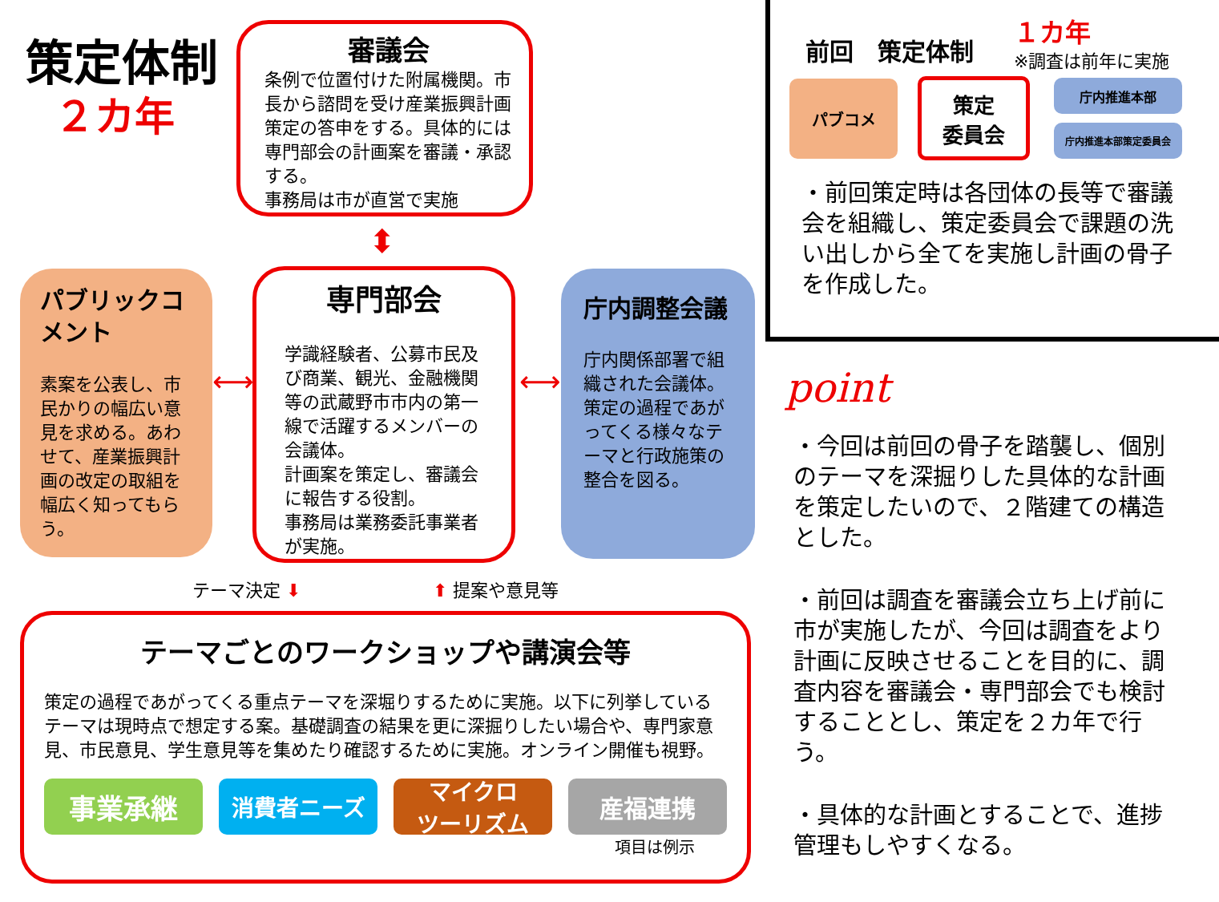策定体制
２カ年
審議会
条例で位置付けた附属機関。市長から諮問を受け産業振興計画策定の答申をする。具体的には専門部会の計画案を審議・承認する。
事務局は市が直営で実施
⬍
パブリックコメント
素案を公表し、市民かりの幅広い意見を求める。あわせて、産業振興計画の改定の取組を幅広く知ってもらう。
⟷
専門部会
学識経験者、公募市民及び商業、観光、金融機関等の武蔵野市市内の第一線で活躍するメンバーの会議体。
計画案を策定し、審議会に報告する役割。
事務局は業務委託事業者が実施。
⟷
庁内調整会議
庁内関係部署で組織された会議体。
策定の過程であがってくる様々なテーマと行政施策の整合を図る。
テーマ決定 ⬇ ⬆ 提案や意見等
テーマごとのワークショップや講演会等
策定の過程であがってくる重点テーマを深堀りするために実施。以下に列挙しているテーマは現時点で想定する案。基礎調査の結果を更に深掘りしたい場合や、専門家意見、市民意見、学生意見等を集めたり確認するために実施。オンライン開催も視野。
事業承継
消費者ニーズ マイクロ
ツーリズム
産福連携
項目は例示
前回　策定体制
１カ年
※調査は前年に実施
パブコメ
策定
委員会
庁内推進本部
庁内推進本部策定委員会
・前回策定時は各団体の長等で審議会を組織し、策定委員会で課題の洗い出しから全てを実施し計画の骨子を作成した。
point
・今回は前回の骨子を踏襲し、個別のテーマを深掘りした具体的な計画を策定したいので、２階建ての構造とした。
・前回は調査を審議会立ち上げ前に市が実施したが、今回は調査をより計画に反映させることを目的に、調査内容を審議会・専門部会でも検討することとし、策定を２カ年で行う。
・具体的な計画とすることで、進捗管理もしやすくなる。